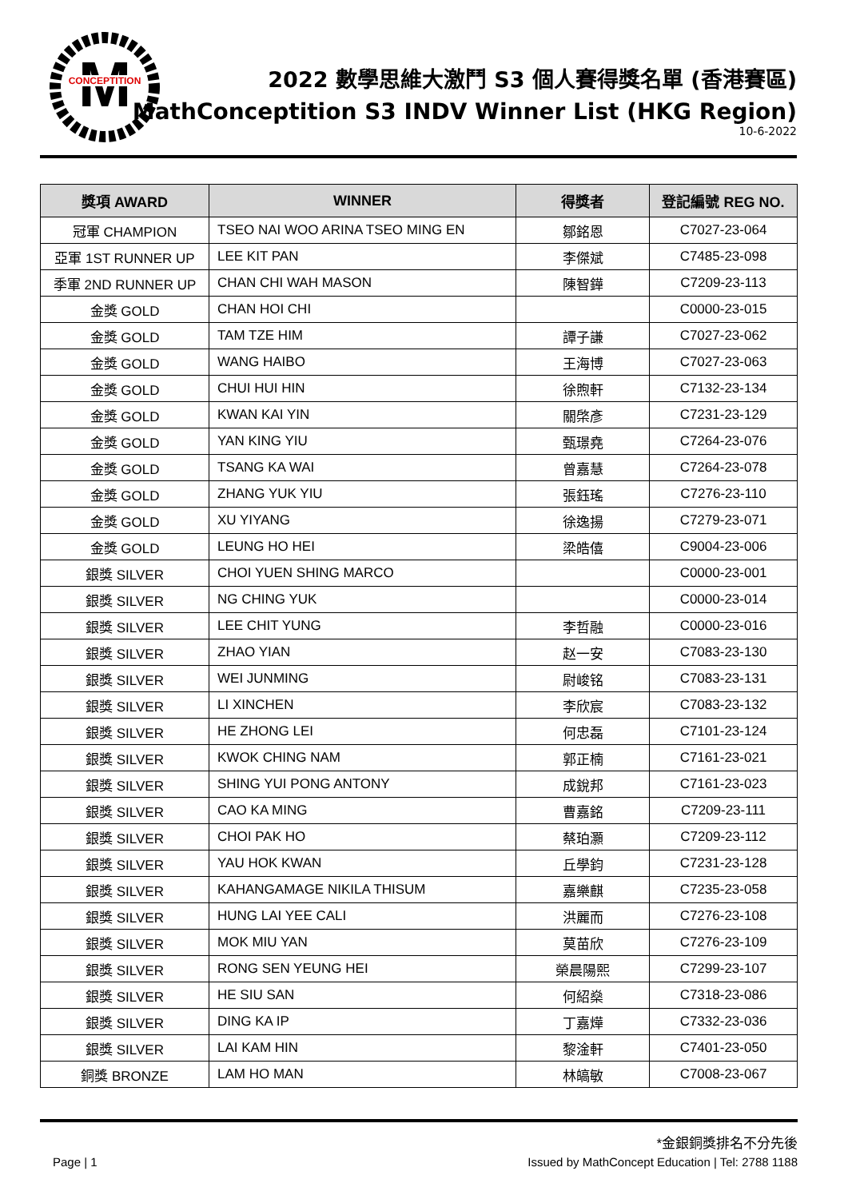M
CONCEPTITION
2022 數學思維大激鬥 S3 個人賽得獎名單 (香港賽區)
MathConceptition S3 INDV Winner List (HKG Region)
10-6-2022
| 獎項 AWARD | WINNER | 得獎者 | 登記編號 REG NO. |
| --- | --- | --- | --- |
| 冠軍 CHAMPION | TSEO NAI WOO ARINA TSEO MING EN | 鄒銘恩 | C7027-23-064 |
| 亞軍 1ST RUNNER UP | LEE KIT PAN | 李傑斌 | C7485-23-098 |
| 季軍 2ND RUNNER UP | CHAN CHI WAH MASON | 陳智鏵 | C7209-23-113 |
| 金獎 GOLD | CHAN HOI CHI | | C0000-23-015 |
| 金獎 GOLD | TAM TZE HIM | 譚子謙 | C7027-23-062 |
| 金獎 GOLD | WANG HAIBO | 王海博 | C7027-23-063 |
| 金獎 GOLD | CHUI HUI HIN | 徐煦軒 | C7132-23-134 |
| 金獎 GOLD | KWAN KAI YIN | 關棨彥 | C7231-23-129 |
| 金獎 GOLD | YAN KING YIU | 甄璟堯 | C7264-23-076 |
| 金獎 GOLD | TSANG KA WAI | 曾嘉慧 | C7264-23-078 |
| 金獎 GOLD | ZHANG YUK YIU | 張鈺瑤 | C7276-23-110 |
| 金獎 GOLD | XU YIYANG | 徐逸揚 | C7279-23-071 |
| 金獎 GOLD | LEUNG HO HEI | 梁皓僖 | C9004-23-006 |
| 銀獎 SILVER | CHOI YUEN SHING MARCO | | C0000-23-001 |
| 銀獎 SILVER | NG CHING YUK | | C0000-23-014 |
| 銀獎 SILVER | LEE CHIT YUNG | 李哲融 | C0000-23-016 |
| 銀獎 SILVER | ZHAO YIAN | 赵一安 | C7083-23-130 |
| 銀獎 SILVER | WEI JUNMING | 尉峻铭 | C7083-23-131 |
| 銀獎 SILVER | LI XINCHEN | 李欣宸 | C7083-23-132 |
| 銀獎 SILVER | HE ZHONG LEI | 何忠磊 | C7101-23-124 |
| 銀獎 SILVER | KWOK CHING NAM | 郭正楠 | C7161-23-021 |
| 銀獎 SILVER | SHING YUI PONG ANTONY | 成銳邦 | C7161-23-023 |
| 銀獎 SILVER | CAO KA MING | 曹嘉銘 | C7209-23-111 |
| 銀獎 SILVER | CHOI PAK HO | 蔡珀灝 | C7209-23-112 |
| 銀獎 SILVER | YAU HOK KWAN | 丘學鈞 | C7231-23-128 |
| 銀獎 SILVER | KAHANGAMAGE NIKILA THISUM | 嘉樂麒 | C7235-23-058 |
| 銀獎 SILVER | HUNG LAI YEE CALI | 洪麗而 | C7276-23-108 |
| 銀獎 SILVER | MOK MIU YAN | 莫苗欣 | C7276-23-109 |
| 銀獎 SILVER | RONG SEN YEUNG HEI | 榮晨陽熙 | C7299-23-107 |
| 銀獎 SILVER | HE SIU SAN | 何紹燊 | C7318-23-086 |
| 銀獎 SILVER | DING KA IP | 丁嘉燁 | C7332-23-036 |
| 銀獎 SILVER | LAI KAM HIN | 黎淦軒 | C7401-23-050 |
| 銅獎 BRONZE | LAM HO MAN | 林皜敏 | C7008-23-067 |
*金銀銅獎排名不分先後
Page | 1 Issued by MathConcept Education | Tel: 2788 1188